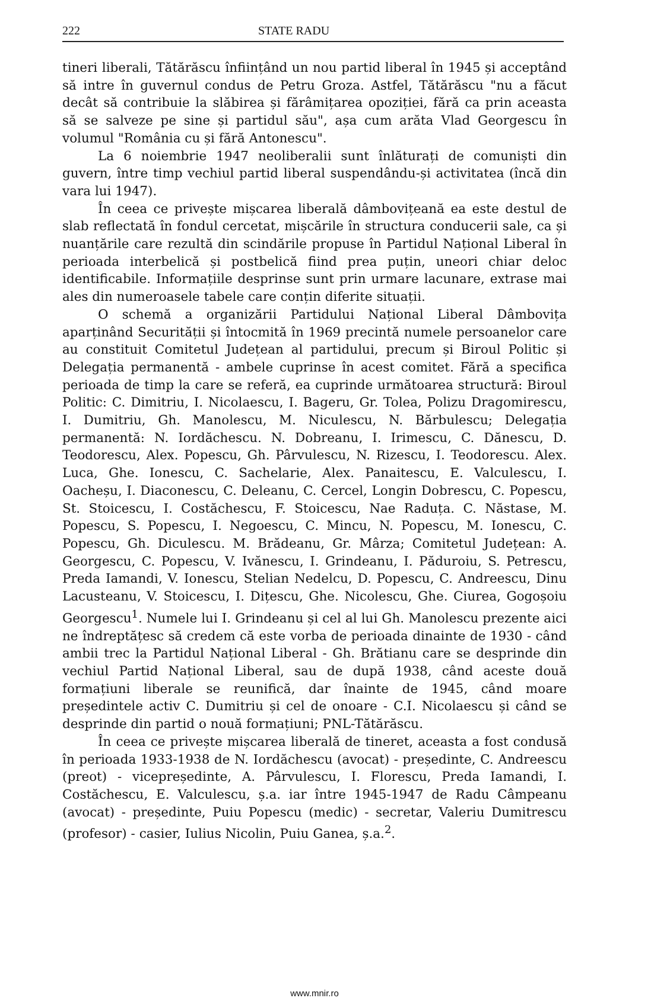222 STATE RADU
tineri liberali, Tătărăscu înființând un nou partid liberal în 1945 și acceptând să intre în guvernul condus de Petru Groza. Astfel, Tătărăscu "nu a făcut decât să contribuie la slăbirea și fărâmițarea opoziției, fără ca prin aceasta să se salveze pe sine și partidul său", așa cum arăta Vlad Georgescu în volumul "România cu și fără Antonescu".
La 6 noiembrie 1947 neoliberalii sunt înlăturați de comuniști din guvern, între timp vechiul partid liberal suspendându-și activitatea (încă din vara lui 1947).
În ceea ce privește mișcarea liberală dâmbovițeană ea este destul de slab reflectată în fondul cercetat, mișcările în structura conducerii sale, ca și nuanțările care rezultă din scindările propuse în Partidul Național Liberal în perioada interbelică și postbelică fiind prea puțin, uneori chiar deloc identificabile. Informațiile desprinse sunt prin urmare lacunare, extrase mai ales din numeroasele tabele care conțin diferite situații.
O schemă a organizării Partidului Național Liberal Dâmbovița aparținând Securității și întocmită în 1969 precintă numele persoanelor care au constituit Comitetul Județean al partidului, precum și Biroul Politic și Delegația permanentă - ambele cuprinse în acest comitet. Fără a specifica perioada de timp la care se referă, ea cuprinde următoarea structură: Biroul Politic: C. Dimitriu, I. Nicolaescu, I. Bageru, Gr. Tolea, Polizu Dragomirescu, I. Dumitriu, Gh. Manolescu, M. Niculescu, N. Bărbulescu; Delegația permanentă: N. Iordăchescu. N. Dobreanu, I. Irimescu, C. Dănescu, D. Teodorescu, Alex. Popescu, Gh. Pârvulescu, N. Rizescu, I. Teodorescu. Alex. Luca, Ghe. Ionescu, C. Sachelarie, Alex. Panaitescu, E. Valculescu, I. Oacheșu, I. Diaconescu, C. Deleanu, C. Cercel, Longin Dobrescu, C. Popescu, St. Stoicescu, I. Costăchescu, F. Stoicescu, Nae Raduța. C. Năstase, M. Popescu, S. Popescu, I. Negoescu, C. Mincu, N. Popescu, M. Ionescu, C. Popescu, Gh. Diculescu. M. Brădeanu, Gr. Mârza; Comitetul Județean: A. Georgescu, C. Popescu, V. Ivănescu, I. Grindeanu, I. Păduroiu, S. Petrescu, Preda Iamandi, V. Ionescu, Stelian Nedelcu, D. Popescu, C. Andreescu, Dinu Lacusteanu, V. Stoicescu, I. Dițescu, Ghe. Nicolescu, Ghe. Ciurea, Gogoșoiu Georgescu<sup>1</sup>. Numele lui I. Grindeanu și cel al lui Gh. Manolescu prezente aici ne îndreptățesc să credem că este vorba de perioada dinainte de 1930 - când ambii trec la Partidul Național Liberal - Gh. Brătianu care se desprinde din vechiul Partid Național Liberal, sau de după 1938, când aceste două formațiuni liberale se reunifică, dar înainte de 1945, când moare președintele activ C. Dumitriu și cel de onoare - C.I. Nicolaescu și când se desprinde din partid o nouă formațiuni; PNL-Tătărăscu.
În ceea ce privește mișcarea liberală de tineret, aceasta a fost condusă în perioada 1933-1938 de N. Iordăchescu (avocat) - președinte, C. Andreescu (preot) - vicepreședinte, A. Pârvulescu, I. Florescu, Preda Iamandi, I. Costăchescu, E. Valculescu, ș.a. iar între 1945-1947 de Radu Câmpeanu (avocat) - președinte, Puiu Popescu (medic) - secretar, Valeriu Dumitrescu (profesor) - casier, Iulius Nicolin, Puiu Ganea, ș.a.<sup>2</sup>.
www.mnir.ro